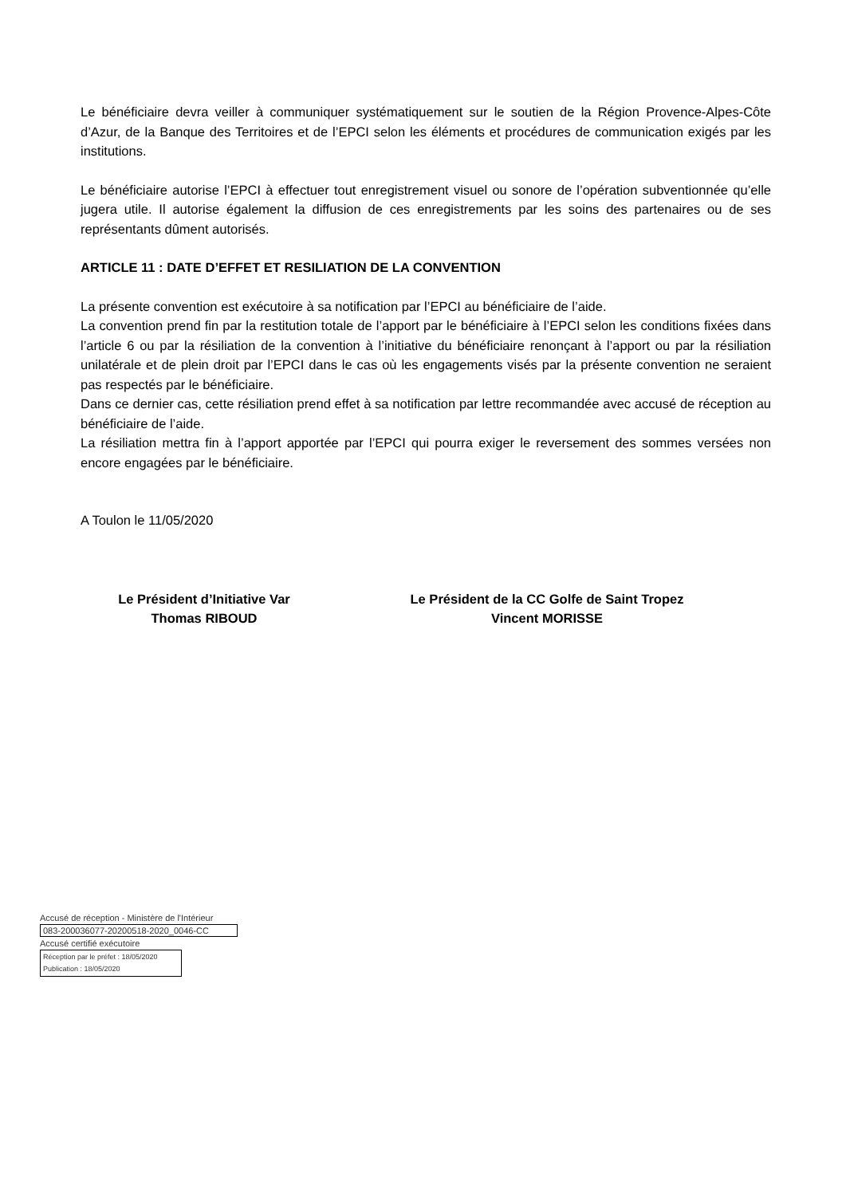Le bénéficiaire devra veiller à communiquer systématiquement sur le soutien de la Région Provence-Alpes-Côte d’Azur, de la Banque des Territoires et de l’EPCI selon les éléments et procédures de communication exigés par les institutions.
Le bénéficiaire autorise l’EPCI à effectuer tout enregistrement visuel ou sonore de l’opération subventionnée qu’elle jugera utile. Il autorise également la diffusion de ces enregistrements par les soins des partenaires ou de ses représentants dûment autorisés.
ARTICLE 11 : DATE D’EFFET ET RESILIATION DE LA CONVENTION
La présente convention est exécutoire à sa notification par l’EPCI au bénéficiaire de l’aide.
La convention prend fin par la restitution totale de l’apport par le bénéficiaire à l’EPCI selon les conditions fixées dans l’article 6 ou par la résiliation de la convention à l’initiative du bénéficiaire renonçant à l’apport ou par la résiliation unilatérale et de plein droit par l’EPCI dans le cas où les engagements visés par la présente convention ne seraient pas respectés par le bénéficiaire.
Dans ce dernier cas, cette résiliation prend effet à sa notification par lettre recommandée avec accusé de réception au bénéficiaire de l’aide.
La résiliation mettra fin à l’apport apportée par l’EPCI qui pourra exiger le reversement des sommes versées non encore engagées par le bénéficiaire.
A Toulon le 11/05/2020
Le Président d’Initiative Var
Thomas RIBOUD
Le Président de la CC Golfe de Saint Tropez
Vincent MORISSE
Accusé de réception - Ministère de l'Intérieur
083-200036077-20200518-2020_0046-CC
Accusé certifié exécutoire
Réception par le préfet : 18/05/2020
Publication : 18/05/2020